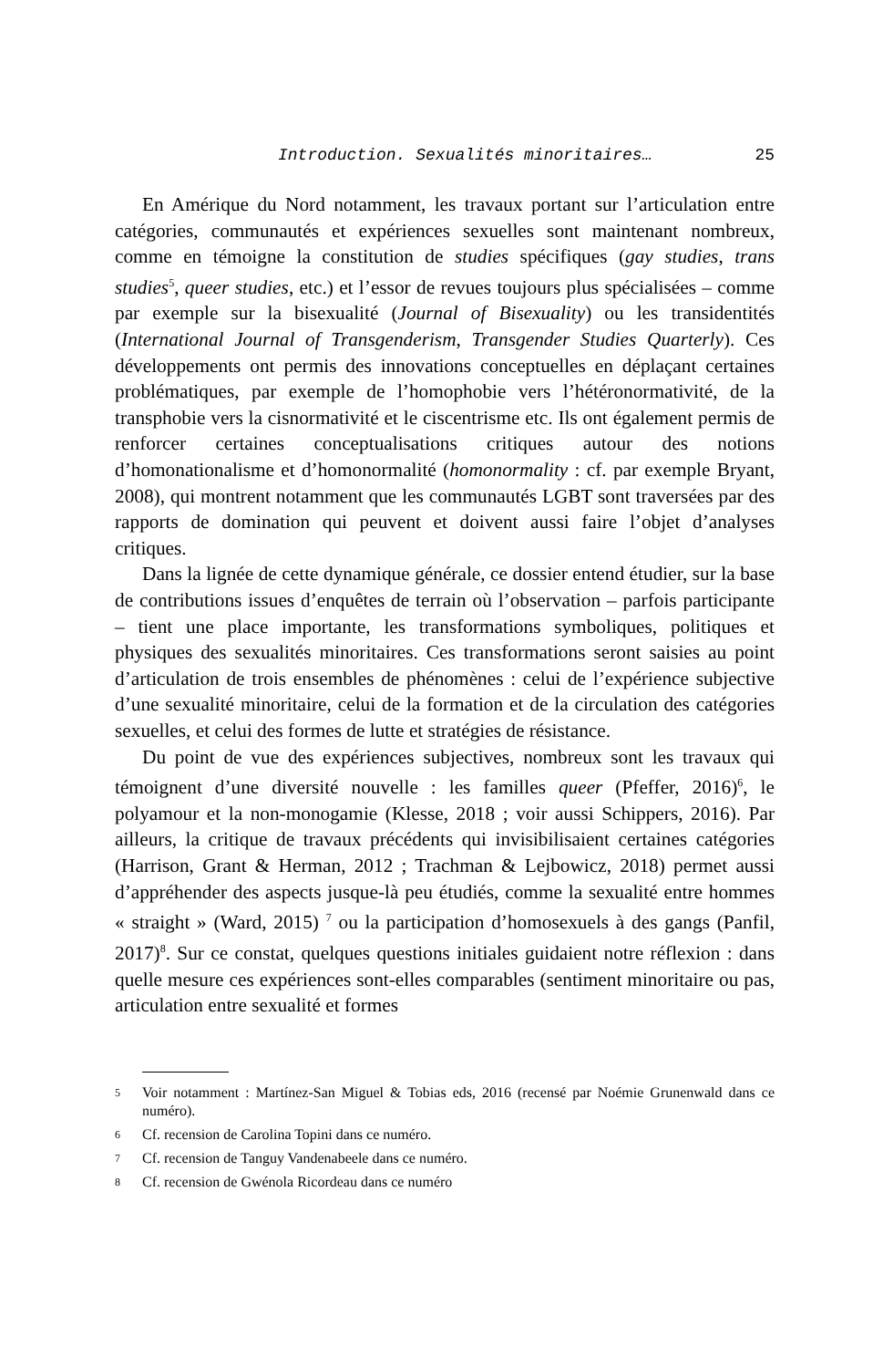Introduction. Sexualités minoritaires… 25
En Amérique du Nord notamment, les travaux portant sur l’articulation entre catégories, communautés et expériences sexuelles sont maintenant nombreux, comme en témoigne la constitution de studies spécifiques (gay studies, trans studies<sup>5</sup>, queer studies, etc.) et l’essor de revues toujours plus spécialisées – comme par exemple sur la bisexualité (Journal of Bisexuality) ou les transidentités (International Journal of Transgenderism, Transgender Studies Quarterly). Ces développements ont permis des innovations conceptuelles en déplaçant certaines problématiques, par exemple de l’homophobie vers l’hétéronormativité, de la transphobie vers la cisnormativité et le ciscentrisme etc. Ils ont également permis de renforcer certaines conceptualisations critiques autour des notions d’homonationalisme et d’homonormalité (homonormality : cf. par exemple Bryant, 2008), qui montrent notamment que les communautés LGBT sont traversées par des rapports de domination qui peuvent et doivent aussi faire l’objet d’analyses critiques.
Dans la lignée de cette dynamique générale, ce dossier entend étudier, sur la base de contributions issues d’enquêtes de terrain où l’observation – parfois participante – tient une place importante, les transformations symboliques, politiques et physiques des sexualités minoritaires. Ces transformations seront saisies au point d’articulation de trois ensembles de phénomènes : celui de l’expérience subjective d’une sexualité minoritaire, celui de la formation et de la circulation des catégories sexuelles, et celui des formes de lutte et stratégies de résistance.
Du point de vue des expériences subjectives, nombreux sont les travaux qui témoignent d’une diversité nouvelle : les familles queer (Pfeffer, 2016)<sup>6</sup>, le polyamour et la non-monogamie (Klesse, 2018 ; voir aussi Schippers, 2016). Par ailleurs, la critique de travaux précédents qui invisibilisaient certaines catégories (Harrison, Grant & Herman, 2012 ; Trachman & Lejbowicz, 2018) permet aussi d’appréhender des aspects jusque-là peu étudiés, comme la sexualité entre hommes « straight » (Ward, 2015) <sup>7</sup> ou la participation d’homosexuels à des gangs (Panfil, 2017)<sup>8</sup>. Sur ce constat, quelques questions initiales guidaient notre réflexion : dans quelle mesure ces expériences sont-elles comparables (sentiment minoritaire ou pas, articulation entre sexualité et formes
5 Voir notamment : Martínez-San Miguel & Tobias eds, 2016 (recensé par Noémie Grunenwald dans ce numéro).
6 Cf. recension de Carolina Topini dans ce numéro.
7 Cf. recension de Tanguy Vandenabeele dans ce numéro.
8 Cf. recension de Gwénola Ricordeau dans ce numéro